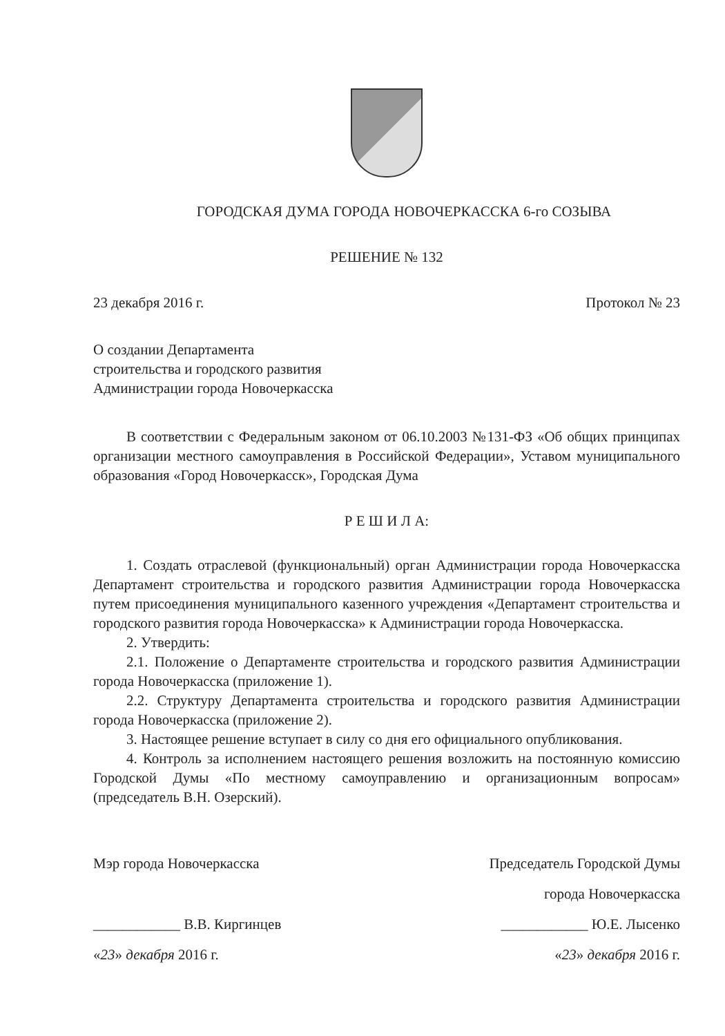ГОРОДСКАЯ ДУМА ГОРОДА НОВОЧЕРКАССКА 6-го СОЗЫВА
РЕШЕНИЕ № 132
23 декабря 2016 г. Протокол № 23
О создании Департамента
строительства и городского развития
Администрации города Новочеркасска
В соответствии с Федеральным законом от 06.10.2003 №131-ФЗ «Об общих принципах организации местного самоуправления в Российской Федерации», Уставом муниципального образования «Город Новочеркасск», Городская Дума
Р Е Ш И Л А:
1. Создать отраслевой (функциональный) орган Администрации города Новочеркасска Департамент строительства и городского развития Администрации города Новочеркасска путем присоединения муниципального казенного учреждения «Департамент строительства и городского развития города Новочеркасска» к Администрации города Новочеркасска.
2. Утвердить:
2.1. Положение о Департаменте строительства и городского развития Администрации города Новочеркасска (приложение 1).
2.2. Структуру Департамента строительства и городского развития Администрации города Новочеркасска (приложение 2).
3. Настоящее решение вступает в силу со дня его официального опубликования.
4. Контроль за исполнением настоящего решения возложить на постоянную комиссию Городской Думы «По местному самоуправлению и организационным вопросам» (председатель В.Н. Озерский).
Мэр города Новочеркасска
____________ В.В. Киргинцев
«23» декабря 2016 г.
Председатель Городской Думы
города Новочеркасска
____________ Ю.Е. Лысенко
«23» декабря 2016 г.